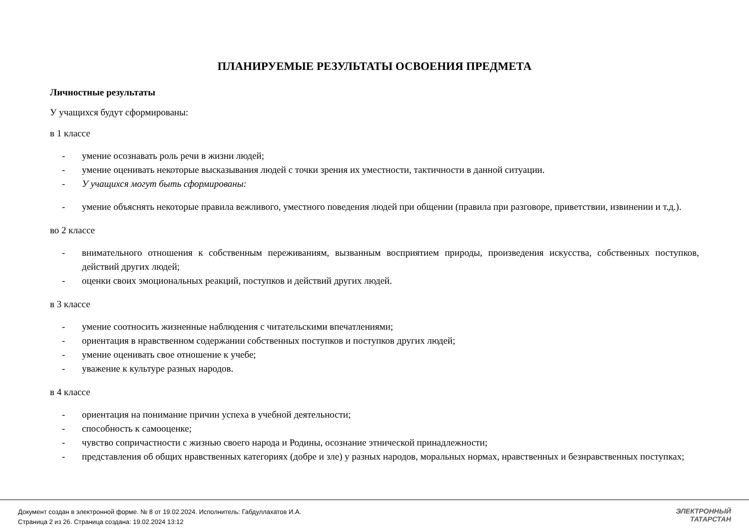ПЛАНИРУЕМЫЕ РЕЗУЛЬТАТЫ ОСВОЕНИЯ ПРЕДМЕТА
Личностные результаты
У учащихся будут сформированы:
в 1 классе
- умение осознавать роль речи в жизни людей;
- умение оценивать некоторые высказывания людей с точки зрения их уместности, тактичности в данной ситуации.
- У учащихся могут быть сформированы:
- умение объяснять некоторые правила вежливого, уместного поведения людей при общении (правила при разговоре, приветствии, извинении и т.д.).
во 2 классе
- внимательного отношения к собственным переживаниям, вызванным восприятием природы, произведения искусства, собственных поступков, действий других людей;
- оценки своих эмоциональных реакций, поступков и действий других людей.
в 3 классе
- умение соотносить жизненные наблюдения с читательскими впечатлениями;
- ориентация в нравственном содержании собственных поступков и поступков других людей;
- умение оценивать свое отношение к учебе;
- уважение к культуре разных народов.
в 4 классе
- ориентация на понимание причин успеха в учебной деятельности;
- способность к самооценке;
- чувство сопричастности с жизнью своего народа и Родины, осознание этнической принадлежности;
- представления об общих нравственных категориях (добре и зле) у разных народов, моральных нормах, нравственных и безнравственных поступках;
Документ создан в электронной форме. № 8 от 19.02.2024. Исполнитель: Габдуллахатов И.А.
Страница 2 из 26. Страница создана: 19.02.2024 13:12
ЭЛЕКТРОННЫЙ
ТАТАРСТАН